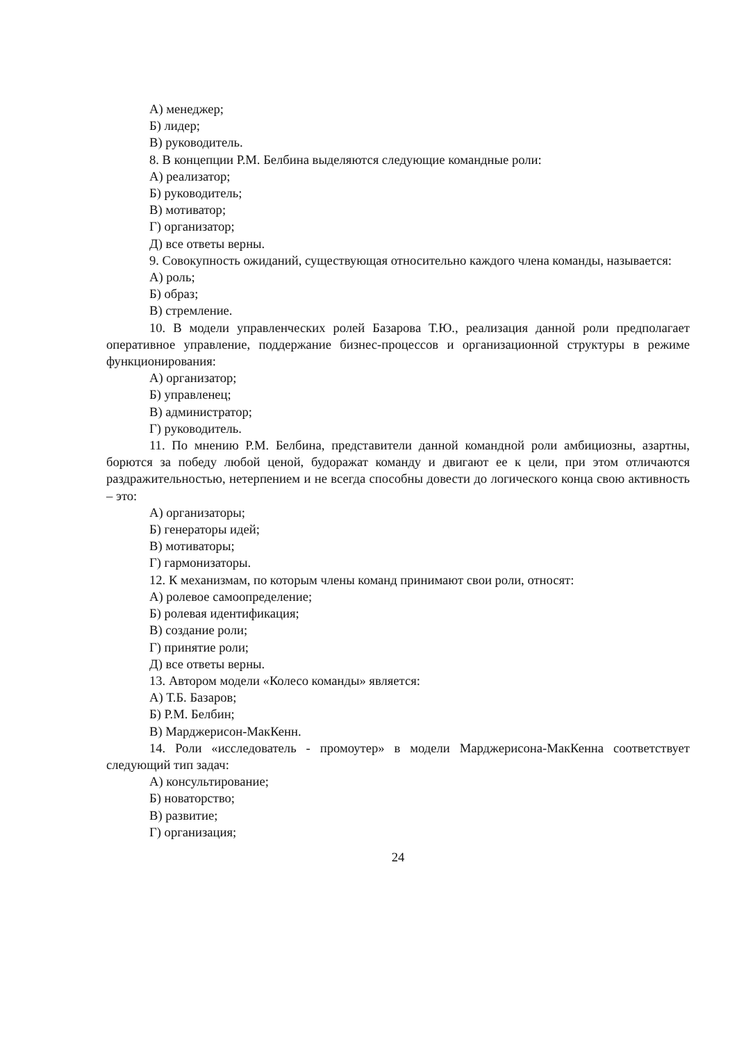А) менеджер;
Б) лидер;
В) руководитель.
8. В концепции Р.М. Белбина выделяются следующие командные роли:
А) реализатор;
Б) руководитель;
В) мотиватор;
Г) организатор;
Д) все ответы верны.
9. Совокупность ожиданий, существующая относительно каждого члена команды, называется:
А) роль;
Б) образ;
В) стремление.
10. В модели управленческих ролей Базарова Т.Ю., реализация данной роли предполагает оперативное управление, поддержание бизнес-процессов и организационной структуры в режиме функционирования:
А) организатор;
Б) управленец;
В) администратор;
Г) руководитель.
11. По мнению Р.М. Белбина, представители данной командной роли амбициозны, азартны, борются за победу любой ценой, будоражат команду и двигают ее к цели, при этом отличаются раздражительностью, нетерпением и не всегда способны довести до логического конца свою активность – это:
А) организаторы;
Б) генераторы идей;
В) мотиваторы;
Г) гармонизаторы.
12. К механизмам, по которым члены команд принимают свои роли, относят:
А) ролевое самоопределение;
Б) ролевая идентификация;
В) создание роли;
Г) принятие роли;
Д) все ответы верны.
13. Автором модели «Колесо команды» является:
А) Т.Б. Базаров;
Б) Р.М. Белбин;
В) Марджерисон-МакКенн.
14. Роли «исследователь - промоутер» в модели Марджерисона-МакКенна соответствует следующий тип задач:
А) консультирование;
Б) новаторство;
В) развитие;
Г) организация;
24